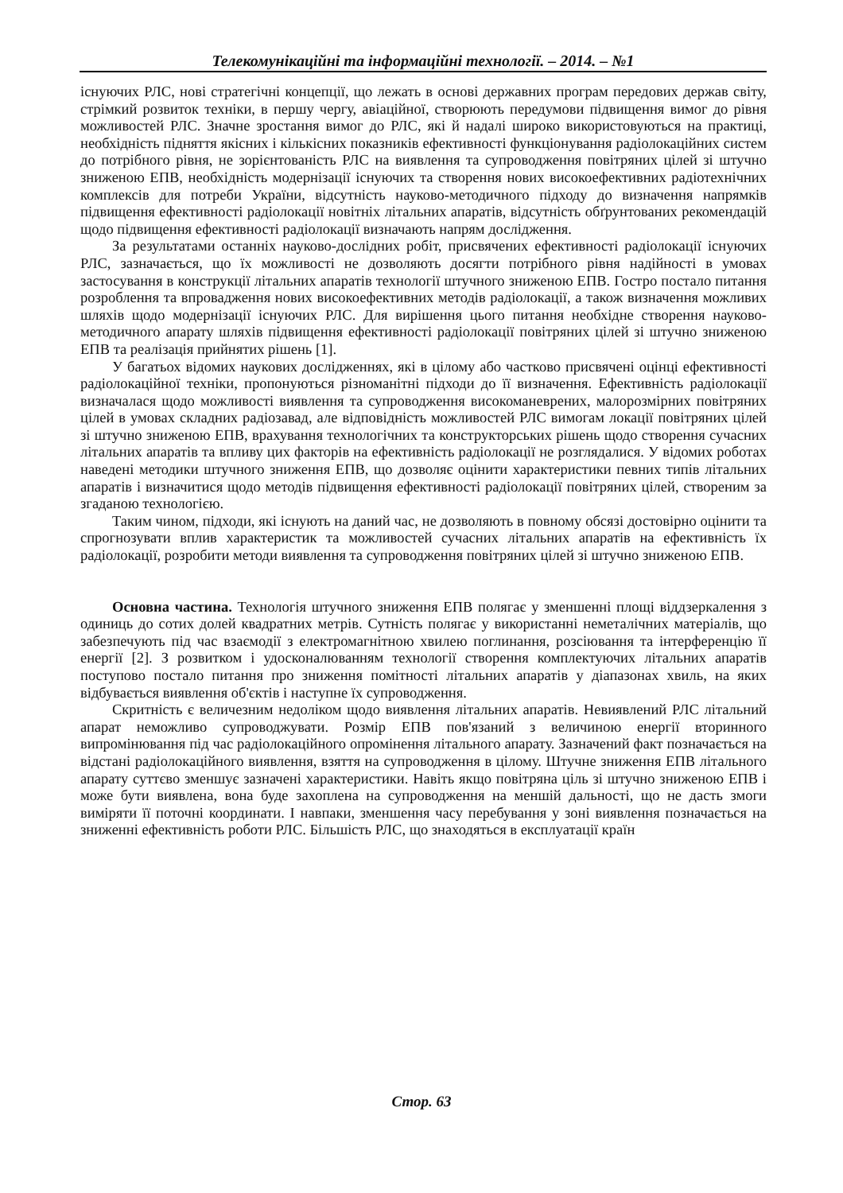Телекомунікаційні та інформаційні технології. – 2014. – №1
існуючих РЛС, нові стратегічні концепції, що лежать в основі державних програм передових держав світу, стрімкий розвиток техніки, в першу чергу, авіаційної, створюють передумови підвищення вимог до рівня можливостей РЛС. Значне зростання вимог до РЛС, які й надалі широко використовуються на практиці, необхідність підняття якісних і кількісних показників ефективності функціонування радіолокаційних систем до потрібного рівня, не зорієнтованість РЛС на виявлення та супроводження повітряних цілей зі штучно зниженою ЕПВ, необхідність модернізації існуючих та створення нових високоефективних радіотехнічних комплексів для потреби України, відсутність науково-методичного підходу до визначення напрямків підвищення ефективності радіолокації новітніх літальних апаратів, відсутність обґрунтованих рекомендацій щодо підвищення ефективності радіолокації визначають напрям дослідження.
За результатами останніх науково-дослідних робіт, присвячених ефективності радіолокації існуючих РЛС, зазначається, що їх можливості не дозволяють досягти потрібного рівня надійності в умовах застосування в конструкції літальних апаратів технології штучного зниженою ЕПВ. Гостро постало питання розроблення та впровадження нових високоефективних методів радіолокації, а також визначення можливих шляхів щодо модернізації існуючих РЛС. Для вирішення цього питання необхідне створення науково-методичного апарату шляхів підвищення ефективності радіолокації повітряних цілей зі штучно зниженою ЕПВ та реалізація прийнятих рішень [1].
У багатьох відомих наукових дослідженнях, які в цілому або частково присвячені оцінці ефективності радіолокаційної техніки, пропонуються різноманітні підходи до її визначення. Ефективність радіолокації визначалася щодо можливості виявлення та супроводження високоманеврених, малорозмірних повітряних цілей в умовах складних радіозавад, але відповідність можливостей РЛС вимогам локації повітряних цілей зі штучно зниженою ЕПВ, врахування технологічних та конструкторських рішень щодо створення сучасних літальних апаратів та впливу цих факторів на ефективність радіолокації не розглядалися. У відомих роботах наведені методики штучного зниження ЕПВ, що дозволяє оцінити характеристики певних типів літальних апаратів і визначитися щодо методів підвищення ефективності радіолокації повітряних цілей, створеним за згаданою технологією.
Таким чином, підходи, які існують на даний час, не дозволяють в повному обсязі достовірно оцінити та спрогнозувати вплив характеристик та можливостей сучасних літальних апаратів на ефективність їх радіолокації, розробити методи виявлення та супроводження повітряних цілей зі штучно зниженою ЕПВ.
Основна частина. Технологія штучного зниження ЕПВ полягає у зменшенні площі віддзеркалення з одиниць до сотих долей квадратних метрів. Сутність полягає у використанні неметалічних матеріалів, що забезпечують під час взаємодії з електромагнітною хвилею поглинання, розсіювання та інтерференцію її енергії [2]. З розвитком і удосконалюванням технології створення комплектуючих літальних апаратів поступово постало питання про зниження помітності літальних апаратів у діапазонах хвиль, на яких відбувається виявлення об'єктів і наступне їх супроводження.
Скритність є величезним недоліком щодо виявлення літальних апаратів. Невиявлений РЛС літальний апарат неможливо супроводжувати. Розмір ЕПВ пов'язаний з величиною енергії вторинного випромінювання під час радіолокаційного опромінення літального апарату. Зазначений факт позначається на відстані радіолокаційного виявлення, взяття на супроводження в цілому. Штучне зниження ЕПВ літального апарату суттєво зменшує зазначені характеристики. Навіть якщо повітряна ціль зі штучно зниженою ЕПВ і може бути виявлена, вона буде захоплена на супроводження на меншій дальності, що не дасть змоги виміряти її поточні координати. І навпаки, зменшення часу перебування у зоні виявлення позначається на зниженні ефективність роботи РЛС. Більшість РЛС, що знаходяться в експлуатації країн
Стор. 63